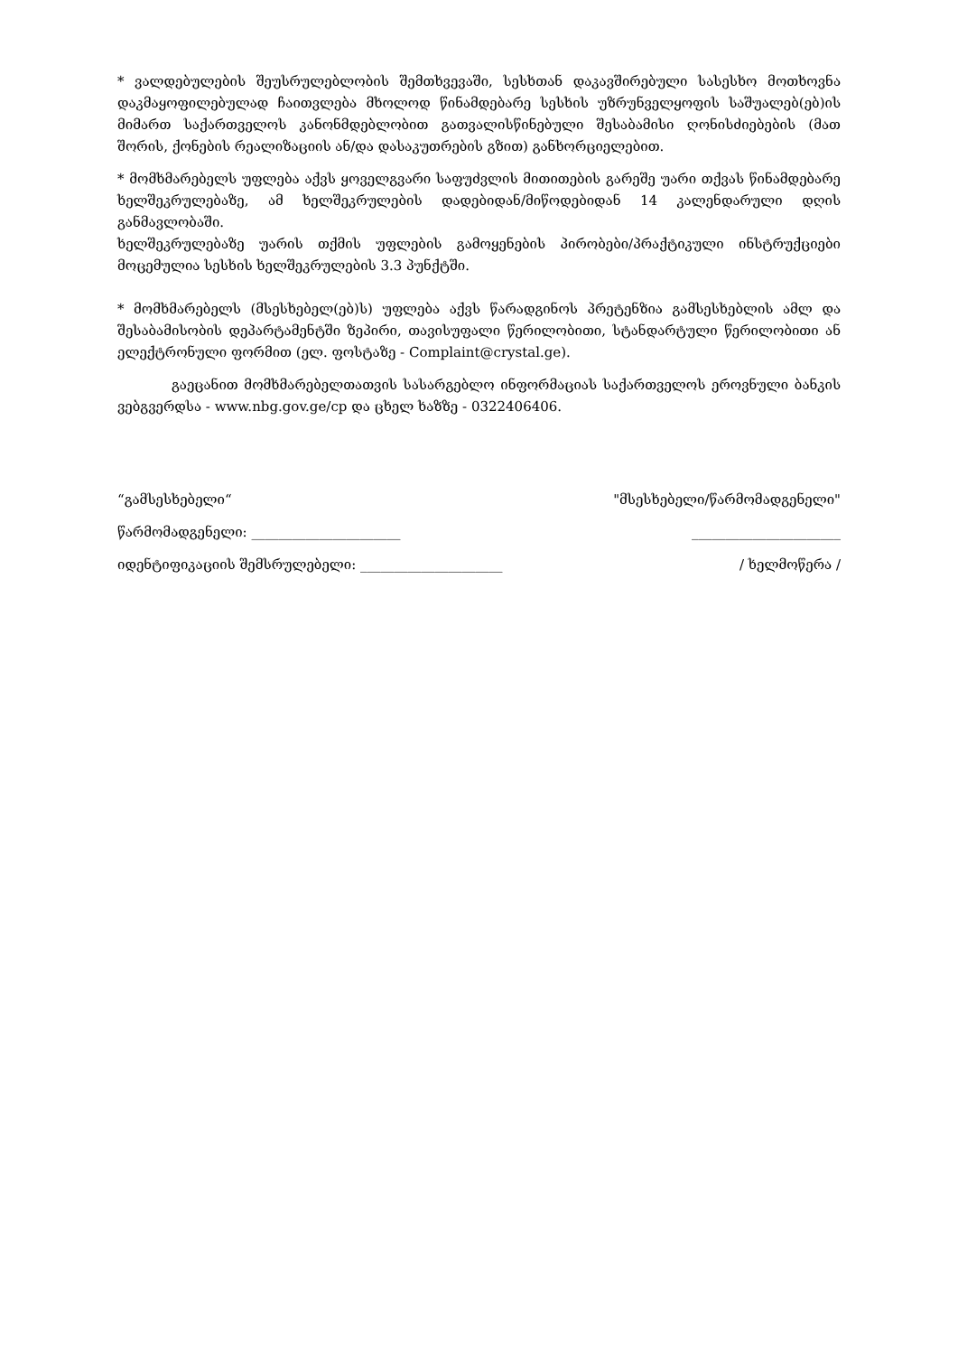* ვალდებულების შეუსრულებლობის შემთხვევაში, სესხთან დაკავშირებული სასესხო მოთხოვნა დაკმაყოფილებულად ჩაითვლება მხოლოდ წინამდებარე სესხის უზრუნველყოფის საშუალებ(ებ)ის მიმართ საქართველოს კანონმდებლობით გათვალისწინებული შესაბამისი ღონისძიებების (მათ შორის, ქონების რეალიზაციის ან/და დასაკუთრების გზით) განხორციელებით.
* მომხმარებელს უფლება აქვს ყოველგვარი საფუძვლის მითითების გარეშე უარი თქვას წინამდებარე ხელშეკრულებაზე, ამ ხელშეკრულების დადებიდან/მიწოდებიდან 14 კალენდარული დღის განმავლობაში.
ხელშეკრულებაზე უარის თქმის უფლების გამოყენების პირობები/პრაქტიკული ინსტრუქციები მოცემულია სესხის ხელშეკრულების 3.3 პუნქტში.
* მომხმარებელს (მსესხებელ(ებ)ს) უფლება აქვს წარადგინოს პრეტენზია გამსესხებლის ამლ და შესაბამისობის დეპარტამენტში ზეპირი, თავისუფალი წერილობითი, სტანდარტული წერილობითი ან ელექტრონული ფორმით (ელ. ფოსტაზე - Complaint@crystal.ge).
გაეცანით მომხმარებელთათვის სასარგებლო ინფორმაციას საქართველოს ეროვნული ბანკის ვებგვერდსა - www.nbg.gov.ge/cp და ცხელ ხაზზე - 0322406406.
“გამსესხებელი“"მსესხებელი/წარმომადგენელი"
წარმომადგენელი: ______________________ ______________________
იდენტიფიკაციის შემსრულებელი: _____________________ / ხელმოწერა /